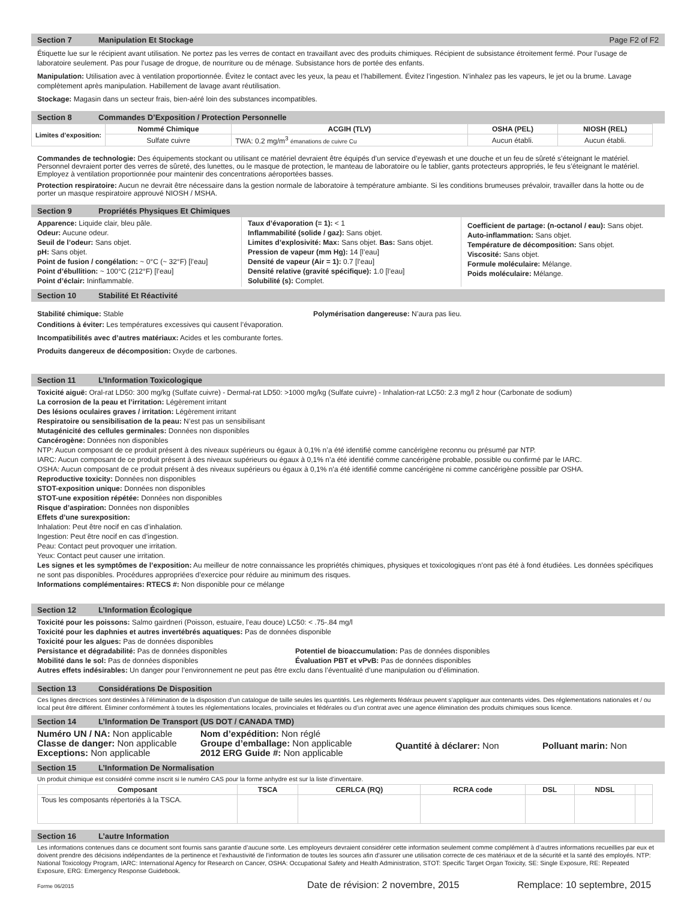Section 7 Manipulation Et Stockage Page F2 of F2
Étiquette lue sur le récipient avant utilisation. Ne portez pas les verres de contact en travaillant avec des produits chimiques. Récipient de subsistance étroitement fermé. Pour l’usage de laboratoire seulement. Pas pour l’usage de drogue, de nourriture ou de ménage. Subsistance hors de portée des enfants.
Manipulation: Utilisation avec à ventilation proportionnée. Évitez le contact avec les yeux, la peau et l’habillement. Évitez l’ingestion. N’inhalez pas les vapeurs, le jet ou la brume. Lavage complètement après manipulation. Habillement de lavage avant réutilisation.
Stockage: Magasin dans un secteur frais, bien-aéré loin des substances incompatibles.
Section 8 Commandes D’Exposition / Protection Personnelle
| Limites d’exposition: | Nommé Chimique | ACGIH (TLV) | OSHA (PEL) | NIOSH (REL) |
| | Sulfate cuivre | TWA: 0.2 mg/m<sup>3</sup> émanations de cuivre Cu | Aucun établi. | Aucun établi. |
Commandes de technologie: Des équipements stockant ou utilisant ce matériel devraient être équipés d’un service d’eyewash et une douche et un feu de sûreté s’éteignant le matériel. Personnel devraient porter des verres de sûreté, des lunettes, ou le masque de protection, le manteau de laboratoire ou le tablier, gants protecteurs appropriés, le feu s’éteignant le matériel. Employez à ventilation proportionnée pour maintenir des concentrations aéroportées basses.
Protection respiratoire: Aucun ne devrait être nécessaire dans la gestion normale de laboratoire à température ambiante. Si les conditions brumeuses prévaloir, travailler dans la hotte ou de porter un masque respiratoire approuvé NIOSH / MSHA.
Section 9 Propriétés Physiques Et Chimiques
Apparence: Liquide clair, bleu pâle.
Odeur: Aucune odeur.
Seuil de l’odeur: Sans objet.
pH: Sans objet.
Point de fusion / congélation: ~ 0°C (~ 32°F) [l’eau]
Point d’ébullition: ~ 100°C (212°F) [l’eau]
Point d’éclair: Ininflammable.
Taux d’évaporation (= 1): < 1
Inflammabilité (solide / gaz): Sans objet.
Limites d’explosivité: Max: Sans objet. Bas: Sans objet.
Pression de vapeur (mm Hg): 14 [l’eau]
Densité de vapeur (Air = 1): 0.7 [l’eau]
Densité relative (gravité spécifique): 1.0 [l’eau]
Solubilité (s): Complet.
Coefficient de partage: (n-octanol / eau): Sans objet.
Auto-inflammation: Sans objet.
Température de décomposition: Sans objet.
Viscosité: Sans objet.
Formule moléculaire: Mélange.
Poids moléculaire: Mélange.
Section 10 Stabilité Et Réactivité
Stabilité chimique: Stable Polymérisation dangereuse: N’aura pas lieu.
Conditions à éviter: Les températures excessives qui causent l’évaporation.
Incompatibilités avec d’autres matériaux: Acides et les comburante fortes.
Produits dangereux de décomposition: Oxyde de carbones.
Section 11 L’Information Toxicologique
Toxicité aiguë: Oral-rat LD50: 300 mg/kg (Sulfate cuivre) - Dermal-rat LD50: >1000 mg/kg (Sulfate cuivre) - Inhalation-rat LC50: 2.3 mg/l 2 hour (Carbonate de sodium)
La corrosion de la peau et l’irritation: Légèrement irritant
Des lésions oculaires graves / irritation: Légèrement irritant
Respiratoire ou sensibilisation de la peau: N’est pas un sensibilisant
Mutagénicité des cellules germinales: Données non disponibles
Cancérogène: Données non disponibles
NTP: Aucun composant de ce produit présent à des niveaux supérieurs ou égaux à 0,1% n’a été identifié comme cancérigène reconnu ou présumé par NTP.
IARC: Aucun composant de ce produit présent à des niveaux supérieurs ou égaux à 0,1% n’a été identifié comme cancérigène probable, possible ou confirmé par le IARC.
OSHA: Aucun composant de ce produit présent à des niveaux supérieurs ou égaux à 0,1% n’a été identifié comme cancérigène ni comme cancérigène possible par OSHA.
Reproductive toxicity: Données non disponibles
STOT-exposition unique: Données non disponibles
STOT-une exposition répétée: Données non disponibles
Risque d’aspiration: Données non disponibles
Effets d’une surexposition:
Inhalation: Peut être nocif en cas d’inhalation.
Ingestion: Peut être nocif en cas d’ingestion.
Peau: Contact peut provoquer une irritation.
Yeux: Contact peut causer une irritation.
Les signes et les symptômes de l’exposition: Au meilleur de notre connaissance les propriétés chimiques, physiques et toxicologiques n’ont pas été à fond étudiées. Les données spécifiques ne sont pas disponibles. Procédures appropriées d’exercice pour réduire au minimum des risques.
Informations complémentaires: RTECS #: Non disponible pour ce mélange
Section 12 L’Information Écologique
Toxicité pour les poissons: Salmo gairdneri (Poisson, estuaire, l’eau douce) LC50: < .75-.84 mg/l
Toxicité pour les daphnies et autres invertébrés aquatiques: Pas de données disponible
Toxicité pour les algues: Pas de données disponibles
Persistance et dégradabilité: Pas de données disponibles Potentiel de bioaccumulation: Pas de données disponibles
Mobilité dans le sol: Pas de données disponibles Évaluation PBT et vPvB: Pas de données disponibles
Autres effets indésirables: Un danger pour l’environnement ne peut pas être exclu dans l’éventualité d’une manipulation ou d’élimination.
Section 13 Considérations De Disposition
Ces lignes directrices sont destinées à l’élimination de la disposition d’un catalogue de taille seules les quantités. Les règlements fédéraux peuvent s’appliquer aux contenants vides. Des réglementations nationales et / ou local peut être différent. Éliminer conformément à toutes les réglementations locales, provinciales et fédérales ou d’un contrat avec une agence élimination des produits chimiques sous licence.
Section 14 L’Information De Transport (US DOT / CANADA TMD)
Numéro UN / NA: Non applicable
Classe de danger: Non applicable
Exceptions: Non applicable
Nom d’expédition: Non réglé
Groupe d’emballage: Non applicable
2012 ERG Guide #: Non applicable
Quantité à déclarer: Non Polluant marin: Non
Section 15 L’Information De Normalisation
Un produit chimique est considéré comme inscrit si le numéro CAS pour la forme anhydre est sur la liste d’inventaire.
| Composant | TSCA | CERLCA (RQ) | RCRA code | DSL | NDSL | |
| --- | --- | --- | --- | --- | --- | --- |
| Tous les composants répertoriés à la TSCA. | | | | | | |
Section 16 L’autre Information
Les informations contenues dans ce document sont fournis sans garantie d’aucune sorte. Les employeurs devraient considérer cette information seulement comme complément à d’autres informations recueillies par eux et doivent prendre des décisions indépendantes de la pertinence et l’exhaustivité de l’information de toutes les sources afin d’assurer une utilisation correcte de ces matériaux et de la sécurité et la santé des employés. NTP: National Toxicology Program, IARC: International Agency for Research on Cancer, OSHA: Occupational Safety and Health Administration, STOT: Specific Target Organ Toxicity, SE: Single Exposure, RE: Repeated Exposure, ERG: Emergency Response Guidebook.
Forme 06/2015 Date de révision: 2 novembre, 2015 Remplace: 10 septembre, 2015